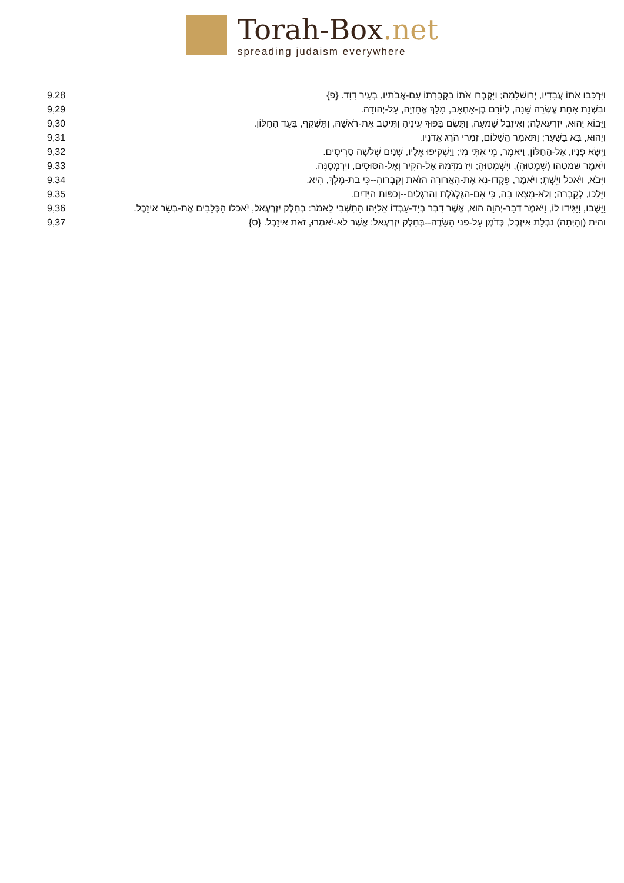Torah-Box.net
spreading judaism everywhere
| 9,28 | וַיִּרְכִּבוּ אֹתוֹ עֲבָדָיו, יְרוּשָׁלָמָה; וַיִּקְבְּרוּ אֹתוֹ בִקְבֻרָתוֹ עִם-אֲבֹתָיו, בְּעִיר דָּוִד. {פ} |
| 9,29 | וּבִשְׁנַת אַחַת עֶשְׂרֵה שָׁנָה, לְיוֹרָם בֶּן-אַחְאָב, מָלַךְ אֲחַזְיָה, עַל-יְהוּדָה. |
| 9,30 | וַיָּבוֹא יֵהוּא, יִזְרְעֶאלָה; וְאִיזֶבֶל שָׁמְעָה, וַתָּשֶׂם בַּפּוּךְ עֵינֶיהָ וַתֵּיטֶב אֶת-רֹאשָׁהּ, וַתַּשְׁקֵף, בְּעַד הַחַלּוֹן. |
| 9,31 | וְיֵהוּא, בָּא בַשָּׁעַר; וַתֹּאמֶר הֲשָׁלוֹם, זִמְרִי הֹרֵג אֲדֹנָיו. |
| 9,32 | וַיִּשָּׂא פָנָיו, אֶל-הַחַלּוֹן, וַיֹּאמֶר, מִי אִתִּי מִי; וַיַּשְׁקִיפוּ אֵלָיו, שְׁנַיִם שְׁלֹשָׁה סָרִיסִים. |
| 9,33 | וַיֹּאמֶר שמטהו (שִׁמְטוּהָ), וַיִּשְׁמְטוּהָ; וַיִּז מִדָּמָהּ אֶל-הַקִּיר וְאֶל-הַסּוּסִים, וַיִּרְמְסֶנָּה. |
| 9,34 | וַיָּבֹא, וַיֹּאכַל וַיֵּשְׁתְּ; וַיֹּאמֶר, פִּקְדוּ-נָא אֶת-הָאֲרוּרָה הַזֹּאת וְקִבְרוּהָ--כִּי בַת-מֶלֶךְ, הִיא. |
| 9,35 | וַיֵּלְכוּ, לְקָבְרָהּ; וְלֹא-מָצְאוּ בָהּ, כִּי אִם-הַגֻּלְגֹּלֶת וְהָרַגְלַיִם--וְכַפּוֹת הַיָּדָיִם. |
| 9,36 | וַיָּשֻׁבוּ, וַיַּגִּידוּ לוֹ, וַיֹּאמֶר דְּבַר-יְהוָה הוּא, אֲשֶׁר דִּבֶּר בְּיַד-עַבְדּוֹ אֵלִיָּהוּ הַתִּשְׁבִּי לֵאמֹר: בְּחֵלֶק יִזְרְעֶאל, יֹאכְלוּ הַכְּלָבִים אֶת-בְּשַׂר אִיזָבֶל. |
| 9,37 | והית (וְהָיְתָה) נִבְלַת אִיזֶבֶל, כְּדֹמֶן עַל-פְּנֵי הַשָּׂדֶה--בְּחֵלֶק יִזְרְעֶאל: אֲשֶׁר לֹא-יֹאמְרוּ, זֹאת אִיזָבֶל. {ס} |